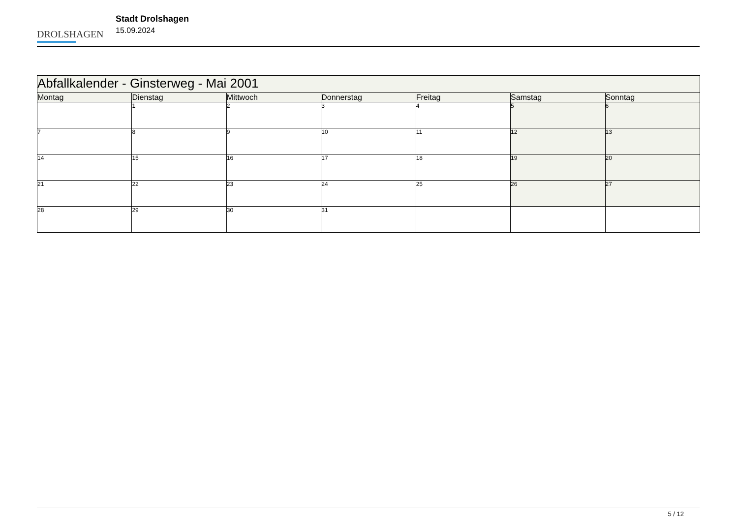DROLSHAGEN
Stadt Drolshagen
15.09.2024
| Abfallkalender - Ginsterweg - Mai 2001 | | | | | | |
| --- | --- | --- | --- | --- | --- | --- |
| Montag | Dienstag | Mittwoch | Donnerstag | Freitag | Samstag | Sonntag |
| | 1 | 2 | 3 | 4 | 5 | 6 |
| 7 | 8 | 9 | 10 | 11 | 12 | 13 |
| 14 | 15 | 16 | 17 | 18 | 19 | 20 |
| 21 | 22 | 23 | 24 | 25 | 26 | 27 |
| 28 | 29 | 30 | 31 | | | |
5 / 12